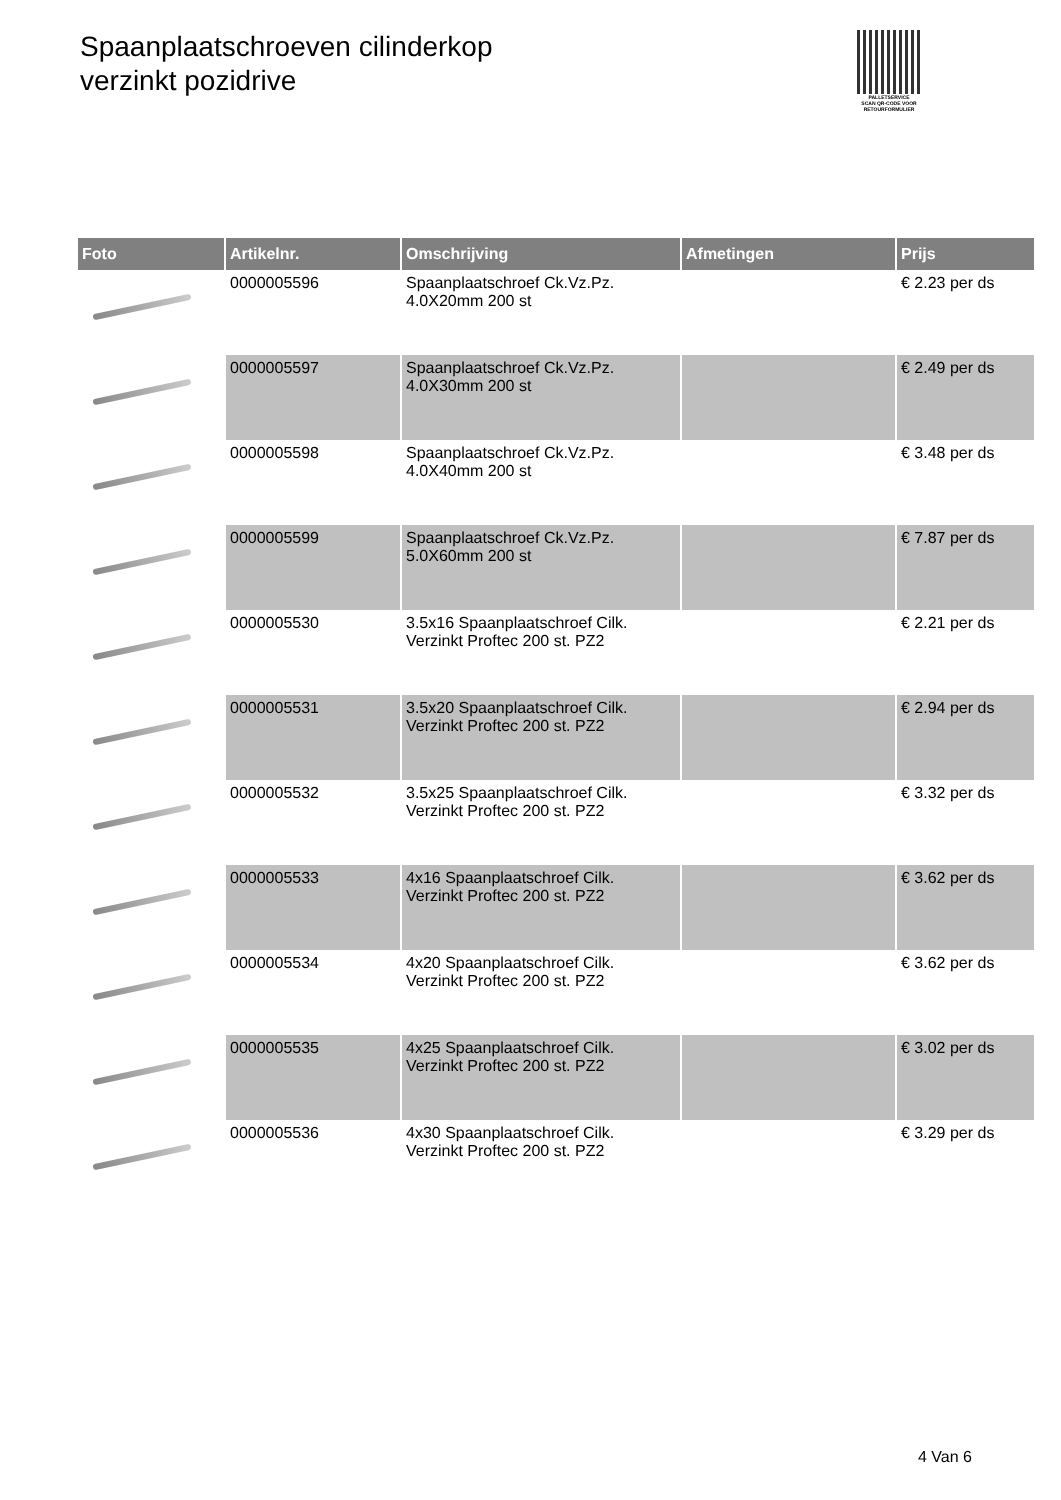Spaanplaatschroeven cilinderkop
verzinkt pozidrive
PALLETSERVICE
SCAN QR-CODE VOOR RETOURFORMULIER
| Foto | Artikelnr. | Omschrijving | Afmetingen | Prijs |
| --- | --- | --- | --- | --- |
| | 0000005596 | Spaanplaatschroef Ck.Vz.Pz. 4.0X20mm 200 st | | € 2.23 per ds |
| | 0000005597 | Spaanplaatschroef Ck.Vz.Pz. 4.0X30mm 200 st | | € 2.49 per ds |
| | 0000005598 | Spaanplaatschroef Ck.Vz.Pz. 4.0X40mm 200 st | | € 3.48 per ds |
| | 0000005599 | Spaanplaatschroef Ck.Vz.Pz. 5.0X60mm 200 st | | € 7.87 per ds |
| | 0000005530 | 3.5x16 Spaanplaatschroef Cilk. Verzinkt Proftec 200 st. PZ2 | | € 2.21 per ds |
| | 0000005531 | 3.5x20 Spaanplaatschroef Cilk. Verzinkt Proftec 200 st. PZ2 | | € 2.94 per ds |
| | 0000005532 | 3.5x25 Spaanplaatschroef Cilk. Verzinkt Proftec 200 st. PZ2 | | € 3.32 per ds |
| | 0000005533 | 4x16 Spaanplaatschroef Cilk. Verzinkt Proftec 200 st. PZ2 | | € 3.62 per ds |
| | 0000005534 | 4x20 Spaanplaatschroef Cilk. Verzinkt Proftec 200 st. PZ2 | | € 3.62 per ds |
| | 0000005535 | 4x25 Spaanplaatschroef Cilk. Verzinkt Proftec 200 st. PZ2 | | € 3.02 per ds |
| | 0000005536 | 4x30 Spaanplaatschroef Cilk. Verzinkt Proftec 200 st. PZ2 | | € 3.29 per ds |
4 Van 6